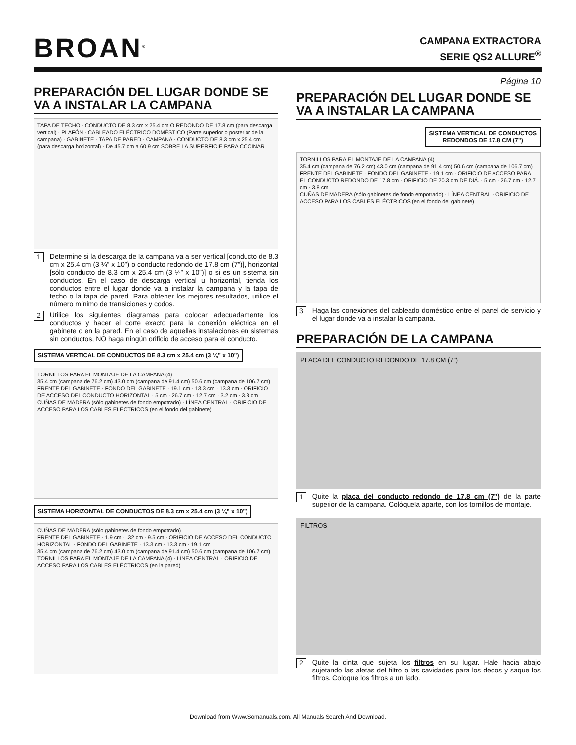BROAN<sup>®</sup>
CAMPANA EXTRACTORA
SERIE QS2 ALLURE<sup>®</sup>
PREPARACIÓN DEL LUGAR DONDE SE VA A INSTALAR LA CAMPANA
TAPA DE TECHO · CONDUCTO DE 8.3 cm x 25.4 cm O REDONDO DE 17.8 cm (para descarga vertical) · PLAFÓN · CABLEADO ELÉCTRICO DOMÉSTICO (Parte superior o posterior de la campana) · GABINETE · TAPA DE PARED · CAMPANA · CONDUCTO DE 8.3 cm x 25.4 cm (para descarga horizontal) · De 45.7 cm a 60.9 cm SOBRE LA SUPERFICIE PARA COCINAR
1
Determine si la descarga de la campana va a ser vertical [conducto de 8.3 cm x 25.4 cm (3 ¼” x 10”) o conducto redondo de 17.8 cm (7”)], horizontal [sólo conducto de 8.3 cm x 25.4 cm (3 ¼” x 10”)] o si es un sistema sin conductos. En el caso de descarga vertical u horizontal, tienda los conductos entre el lugar donde va a instalar la campana y la tapa de techo o la tapa de pared. Para obtener los mejores resultados, utilice el número mínimo de transiciones y codos.
2
Utilice los siguientes diagramas para colocar adecuadamente los conductos y hacer el corte exacto para la conexión eléctrica en el gabinete o en la pared. En el caso de aquellas instalaciones en sistemas sin conductos, NO haga ningún orificio de acceso para el conducto.
SISTEMA VERTICAL DE CONDUCTOS DE 8.3 cm x 25.4 cm (3 ¼” x 10”)
TORNILLOS PARA EL MONTAJE DE LA CAMPANA (4)
35.4 cm (campana de 76.2 cm) 43.0 cm (campana de 91.4 cm) 50.6 cm (campana de 106.7 cm)
FRENTE DEL GABINETE · FONDO DEL GABINETE · 19.1 cm · 13.3 cm · 13.3 cm · ORIFICIO DE ACCESO DEL CONDUCTO HORIZONTAL · 5 cm · 26.7 cm · 12.7 cm · 3.2 cm · 3.8 cm
CUÑAS DE MADERA (sólo gabinetes de fondo empotrado) · LÍNEA CENTRAL · ORIFICIO DE ACCESO PARA LOS CABLES ELÉCTRICOS (en el fondo del gabinete)
SISTEMA HORIZONTAL DE CONDUCTOS DE 8.3 cm x 25.4 cm (3 ¼” x 10”)
CUÑAS DE MADERA (sólo gabinetes de fondo empotrado)
FRENTE DEL GABINETE · 1.9 cm · .32 cm · 9.5 cm · ORIFICIO DE ACCESO DEL CONDUCTO HORIZONTAL · FONDO DEL GABINETE · 13.3 cm · 13.3 cm · 19.1 cm
35.4 cm (campana de 76.2 cm) 43.0 cm (campana de 91.4 cm) 50.6 cm (campana de 106.7 cm)
TORNILLOS PARA EL MONTAJE DE LA CAMPANA (4) · LÍNEA CENTRAL · ORIFICIO DE ACCESO PARA LOS CABLES ELÉCTRICOS (en la pared)
Página 10
PREPARACIÓN DEL LUGAR DONDE SE VA A INSTALAR LA CAMPANA
SISTEMA VERTICAL DE CONDUCTOS
REDONDOS DE 17.8 CM (7”)
TORNILLOS PARA EL MONTAJE DE LA CAMPANA (4)
35.4 cm (campana de 76.2 cm) 43.0 cm (campana de 91.4 cm) 50.6 cm (campana de 106.7 cm)
FRENTE DEL GABINETE · FONDO DEL GABINETE · 19.1 cm · ORIFICIO DE ACCESO PARA EL CONDUCTO REDONDO DE 17.8 cm · ORIFICIO DE 20.3 cm DE DIÁ. · 5 cm · 26.7 cm · 12.7 cm · 3.8 cm
CUÑAS DE MADERA (sólo gabinetes de fondo empotrado) · LÍNEA CENTRAL · ORIFICIO DE ACCESO PARA LOS CABLES ELÉCTRICOS (en el fondo del gabinete)
3
Haga las conexiones del cableado doméstico entre el panel de servicio y el lugar donde va a instalar la campana.
PREPARACIÓN DE LA CAMPANA
PLACA DEL CONDUCTO REDONDO DE 17.8 CM (7”)
1
Quite la placa del conducto redondo de 17.8 cm (7”) de la parte superior de la campana. Colóquela aparte, con los tornillos de montaje.
FILTROS
2
Quite la cinta que sujeta los filtros en su lugar. Hale hacia abajo sujetando las aletas del filtro o las cavidades para los dedos y saque los filtros. Coloque los filtros a un lado.
Download from Www.Somanuals.com. All Manuals Search And Download.